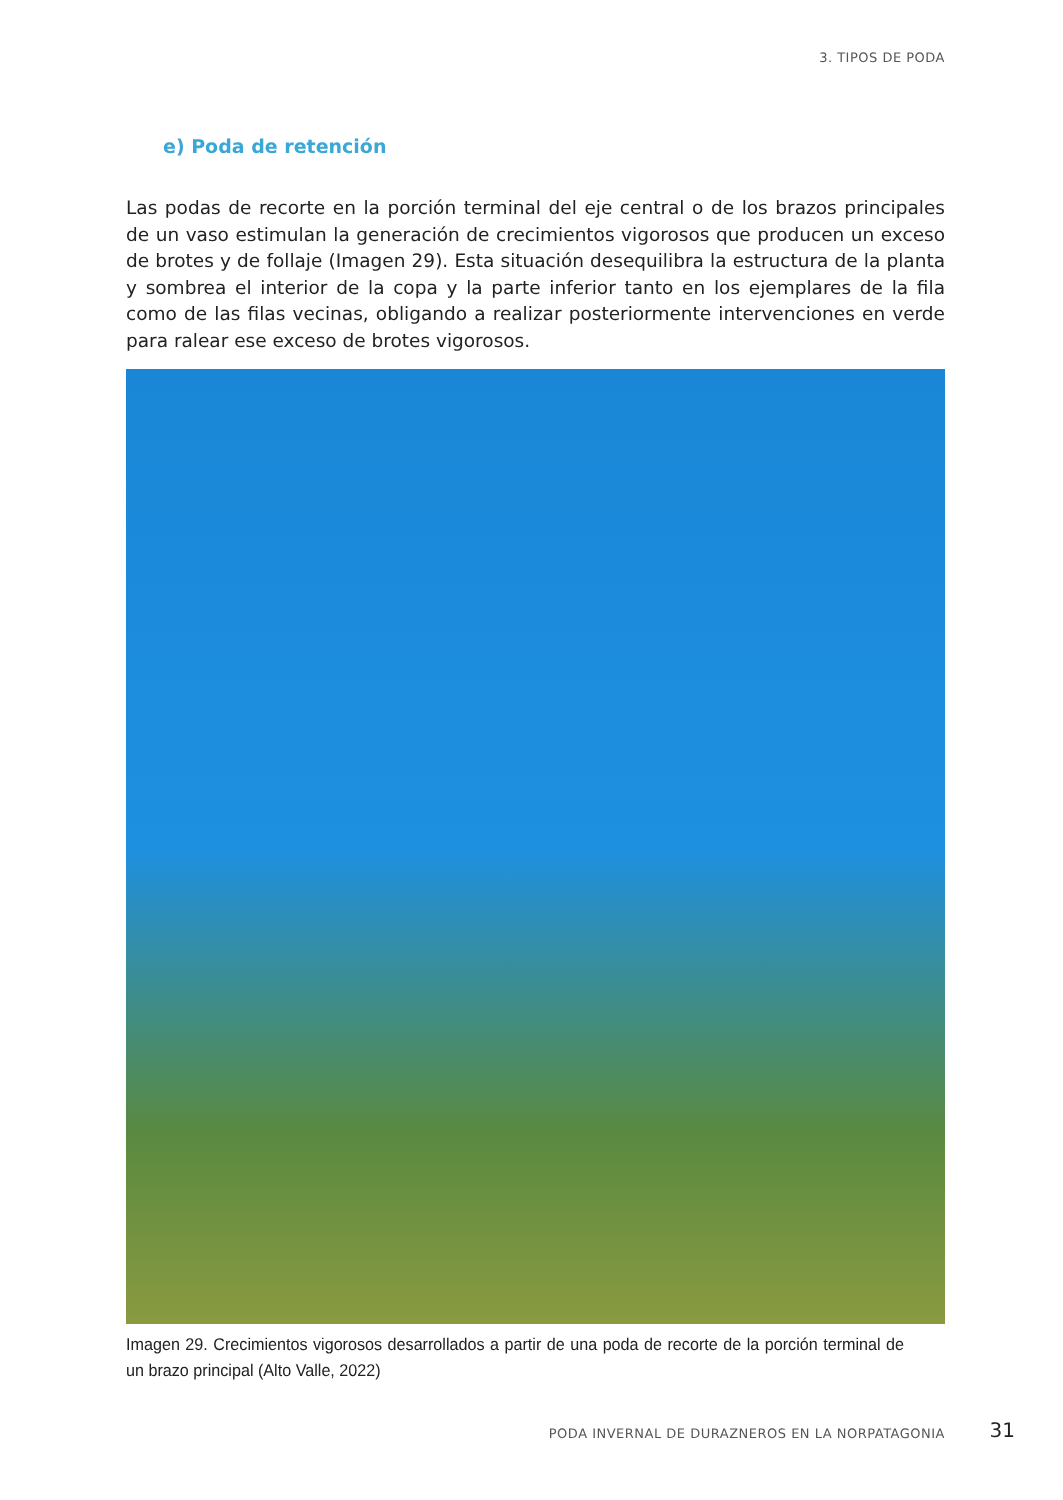3. TIPOS DE PODA
e) Poda de retención
Las podas de recorte en la porción terminal del eje central o de los brazos principales de un vaso estimulan la generación de crecimientos vigorosos que producen un exceso de brotes y de follaje (Imagen 29). Esta situación desequilibra la estructura de la planta y sombrea el interior de la copa y la parte inferior tanto en los ejemplares de la fila como de las filas vecinas, obligando a realizar posteriormente intervenciones en verde para ralear ese exceso de brotes vigorosos.
Imagen 29. Crecimientos vigorosos desarrollados a partir de una poda de recorte de la porción terminal de un brazo principal (Alto Valle, 2022)
PODA INVERNAL DE DURAZNEROS EN LA NORPATAGONIA
31